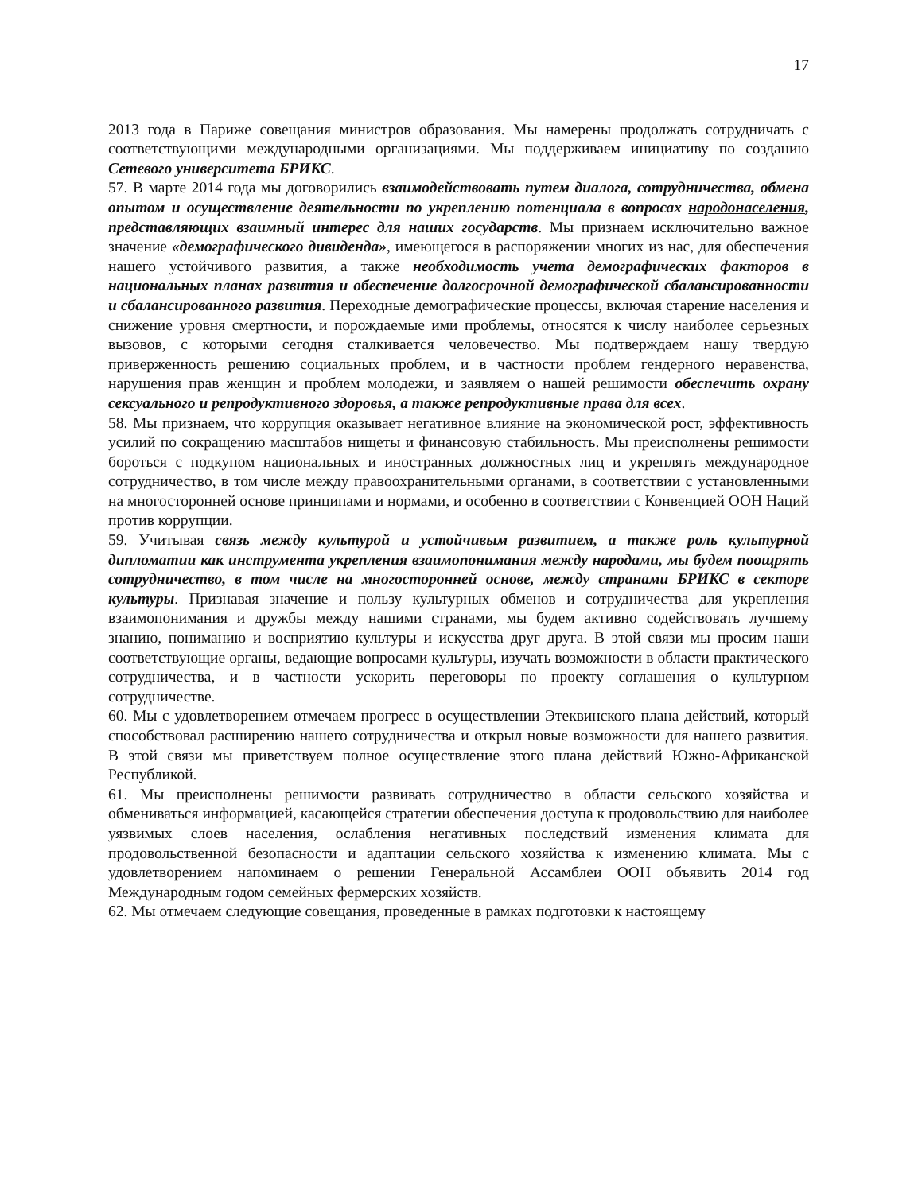17
2013 года в Париже совещания министров образования. Мы намерены продолжать сотрудничать с соответствующими международными организациями. Мы поддерживаем инициативу по созданию Сетевого университета БРИКС.
57. В марте 2014 года мы договорились взаимодействовать путем диалога, сотрудничества, обмена опытом и осуществление деятельности по укреплению потенциала в вопросах народонаселения, представляющих взаимный интерес для наших государств. Мы признаем исключительно важное значение «демографического дивиденда», имеющегося в распоряжении многих из нас, для обеспечения нашего устойчивого развития, а также необходимость учета демографических факторов в национальных планах развития и обеспечение долгосрочной демографической сбалансированности и сбалансированного развития. Переходные демографические процессы, включая старение населения и снижение уровня смертности, и порождаемые ими проблемы, относятся к числу наиболее серьезных вызовов, с которыми сегодня сталкивается человечество. Мы подтверждаем нашу твердую приверженность решению социальных проблем, и в частности проблем гендерного неравенства, нарушения прав женщин и проблем молодежи, и заявляем о нашей решимости обеспечить охрану сексуального и репродуктивного здоровья, а также репродуктивные права для всех.
58. Мы признаем, что коррупция оказывает негативное влияние на экономической рост, эффективность усилий по сокращению масштабов нищеты и финансовую стабильность. Мы преисполнены решимости бороться с подкупом национальных и иностранных должностных лиц и укреплять международное сотрудничество, в том числе между правоохранительными органами, в соответствии с установленными на многосторонней основе принципами и нормами, и особенно в соответствии с Конвенцией ООН Наций против коррупции.
59. Учитывая связь между культурой и устойчивым развитием, а также роль культурной дипломатии как инструмента укрепления взаимопонимания между народами, мы будем поощрять сотрудничество, в том числе на многосторонней основе, между странами БРИКС в секторе культуры. Признавая значение и пользу культурных обменов и сотрудничества для укрепления взаимопонимания и дружбы между нашими странами, мы будем активно содействовать лучшему знанию, пониманию и восприятию культуры и искусства друг друга. В этой связи мы просим наши соответствующие органы, ведающие вопросами культуры, изучать возможности в области практического сотрудничества, и в частности ускорить переговоры по проекту соглашения о культурном сотрудничестве.
60. Мы с удовлетворением отмечаем прогресс в осуществлении Этеквинского плана действий, который способствовал расширению нашего сотрудничества и открыл новые возможности для нашего развития. В этой связи мы приветствуем полное осуществление этого плана действий Южно-Африканской Республикой.
61. Мы преисполнены решимости развивать сотрудничество в области сельского хозяйства и обмениваться информацией, касающейся стратегии обеспечения доступа к продовольствию для наиболее уязвимых слоев населения, ослабления негативных последствий изменения климата для продовольственной безопасности и адаптации сельского хозяйства к изменению климата. Мы с удовлетворением напоминаем о решении Генеральной Ассамблеи ООН объявить 2014 год Международным годом семейных фермерских хозяйств.
62. Мы отмечаем следующие совещания, проведенные в рамках подготовки к настоящему